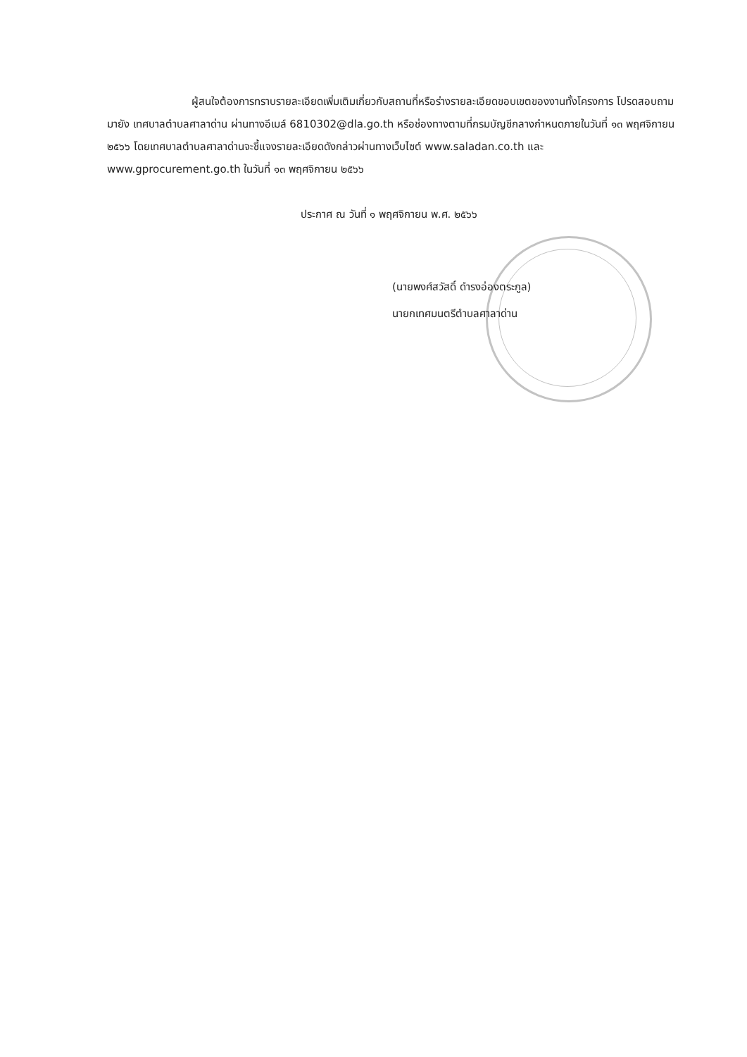ผู้สนใจต้องการทราบรายละเอียดเพิ่มเติมเกี่ยวกับสถานที่หรือร่างรายละเอียดขอบเขตของงานทั้งโครงการ โปรดสอบถามมายัง เทศบาลตำบลศาลาด่าน ผ่านทางอีเมล์ 6810302@dla.go.th หรือช่องทางตามที่กรมบัญชีกลางกำหนดภายในวันที่ ๑๓ พฤศจิกายน ๒๕๖๖ โดยเทศบาลตำบลศาลาด่านจะชี้แจงรายละเอียดดังกล่าวผ่านทางเว็บไซต์ www.saladan.co.th และ www.gprocurement.go.th ในวันที่ ๑๓ พฤศจิกายน ๒๕๖๖
ประกาศ ณ วันที่ ๑ พฤศจิกายน พ.ศ. ๒๕๖๖
(นายพงศ์สวัสดิ์ ดำรงอ่องตระกูล)
นายกเทศมนตรีตำบลศาลาด่าน